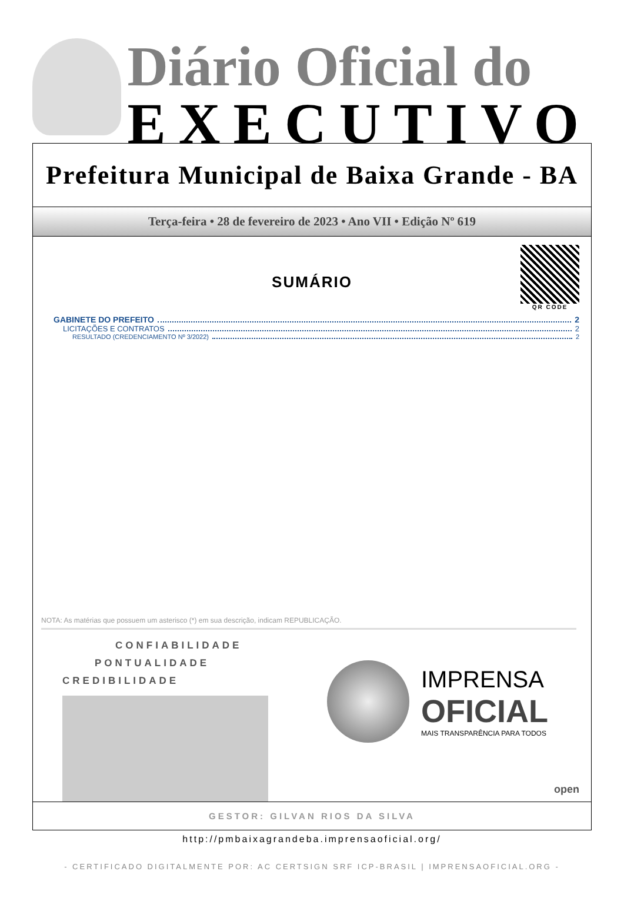Diário Oficial do
EXECUTIVO
Prefeitura Municipal de Baixa Grande - BA
Terça-feira • 28 de fevereiro de 2023 • Ano VII • Edição Nº 619
QR CODE
SUMÁRIO
GABINETE DO PREFEITO 2
LICITAÇÕES E CONTRATOS 2
RESULTADO (CREDENCIAMENTO Nº 3/2022) 2
NOTA: As matérias que possuem um asterisco (*) em sua descrição, indicam REPUBLICAÇÃO.
CONFIABILIDADE
PONTUALIDADE
CREDIBILIDADE
IMPRENSA
OFICIAL
MAIS TRANSPARÊNCIA PARA TODOS
open
GESTOR: GILVAN RIOS DA SILVA
http://pmbaixagrandeba.imprensaoficial.org/
- CERTIFICADO DIGITALMENTE POR: AC CERTSIGN SRF ICP-BRASIL | IMPRENSAOFICIAL.ORG -